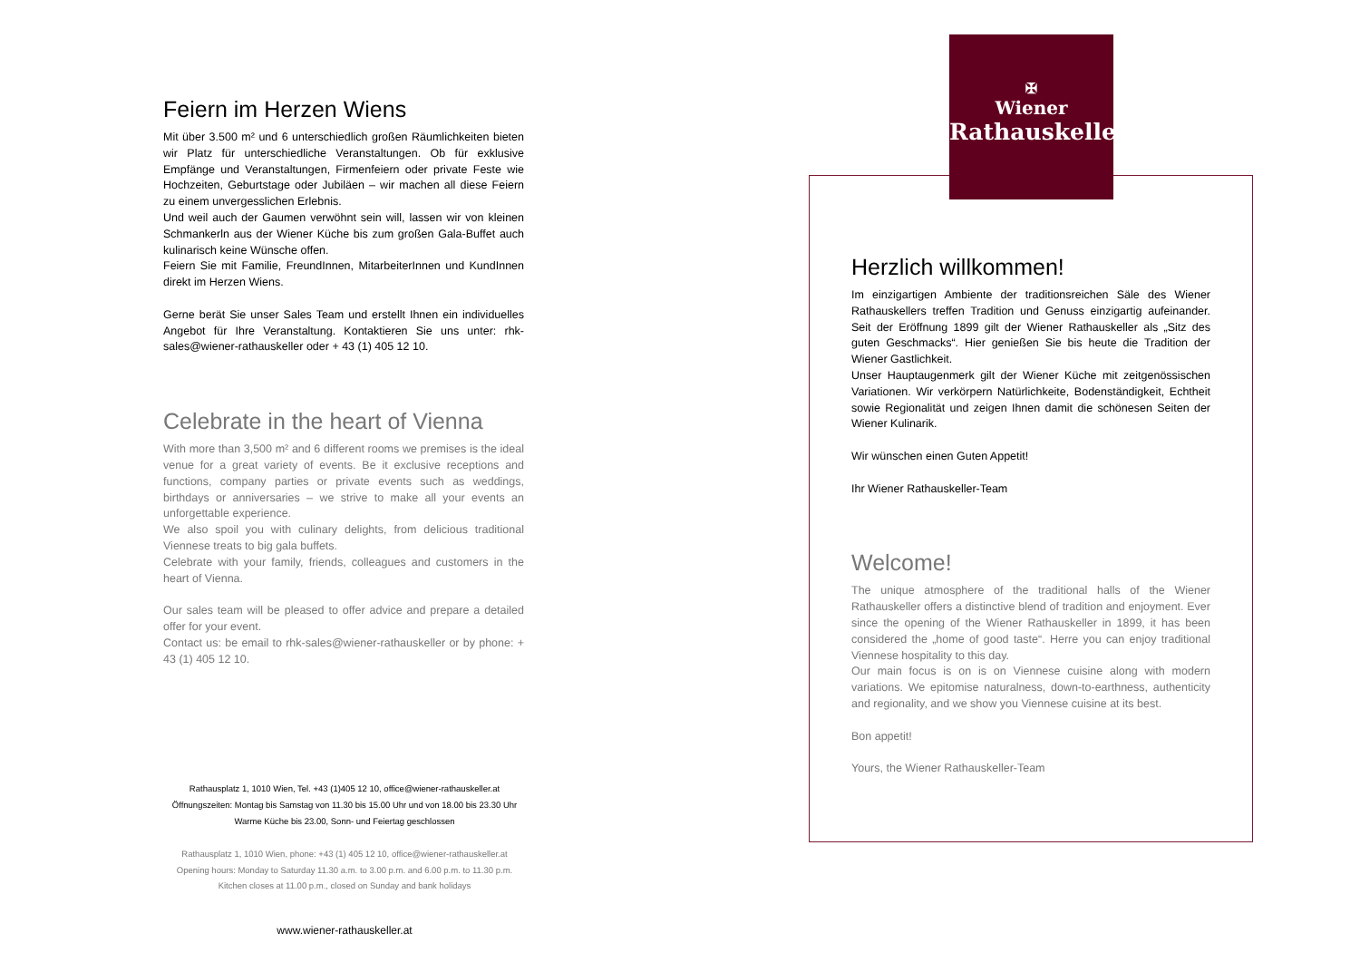Feiern im Herzen Wiens
Mit über 3.500 m² und 6 unterschiedlich großen Räumlichkeiten bieten wir Platz für unterschiedliche Veranstaltungen. Ob für exklusive Empfänge und Veranstaltungen, Firmenfeiern oder private Feste wie Hochzeiten, Geburtstage oder Jubiläen – wir machen all diese Feiern zu einem unvergesslichen Erlebnis.
Und weil auch der Gaumen verwöhnt sein will, lassen wir von kleinen Schmankerln aus der Wiener Küche bis zum großen Gala-Buffet auch kulinarisch keine Wünsche offen.
Feiern Sie mit Familie, FreundInnen, MitarbeiterInnen und KundInnen direkt im Herzen Wiens.
Gerne berät Sie unser Sales Team und erstellt Ihnen ein individuelles Angebot für Ihre Veranstaltung. Kontaktieren Sie uns unter: rhk-sales@wiener-rathauskeller oder + 43 (1) 405 12 10.
Celebrate in the heart of Vienna
With more than 3,500 m² and 6 different rooms we premises is the ideal venue for a great variety of events. Be it exclusive receptions and functions, company parties or private events such as weddings, birthdays or anniversaries – we strive to make all your events an unforgettable experience.
We also spoil you with culinary delights, from delicious traditional Viennese treats to big gala buffets.
Celebrate with your family, friends, colleagues and customers in the heart of Vienna.
Our sales team will be pleased to offer advice and prepare a detailed offer for your event.
Contact us: be email to rhk-sales@wiener-rathauskeller or by phone: + 43 (1) 405 12 10.
Rathausplatz 1, 1010 Wien, Tel. +43 (1)405 12 10, office@wiener-rathauskeller.at
Öffnungszeiten: Montag bis Samstag von 11.30 bis 15.00 Uhr und von 18.00 bis 23.30 Uhr
Warme Küche bis 23.00, Sonn- und Feiertag geschlossen
Rathausplatz 1, 1010 Wien, phone: +43 (1) 405 12 10, office@wiener-rathauskeller.at
Opening hours: Monday to Saturday 11.30 a.m. to 3.00 p.m. and 6.00 p.m. to 11.30 p.m.
Kitchen closes at 11.00 p.m., closed on Sunday and bank holidays
www.wiener-rathauskeller.at
Herzlich willkommen!
Im einzigartigen Ambiente der traditionsreichen Säle des Wiener Rathauskellers treffen Tradition und Genuss einzigartig aufeinander. Seit der Eröffnung 1899 gilt der Wiener Rathauskeller als „Sitz des guten Geschmacks“. Hier genießen Sie bis heute die Tradition der Wiener Gastlichkeit.
Unser Hauptaugenmerk gilt der Wiener Küche mit zeitgenössischen Variationen. Wir verkörpern Natürlichkeite, Bodenständigkeit, Echtheit sowie Regionalität und zeigen Ihnen damit die schönesen Seiten der Wiener Kulinarik.
Wir wünschen einen Guten Appetit!
Ihr Wiener Rathauskeller-Team
Welcome!
The unique atmosphere of the traditional halls of the Wiener Rathauskeller offers a distinctive blend of tradition and enjoyment. Ever since the opening of the Wiener Rathauskeller in 1899, it has been considered the „home of good taste“. Herre you can enjoy traditional Viennese hospitality to this day.
Our main focus is on is on Viennese cuisine along with modern variations. We epitomise naturalness, down-to-earthness, authenticity and regionality, and we show you Viennese cuisine at its best.
Bon appetit!
Yours, the Wiener Rathauskeller-Team
✠
Wiener
Rathauskeller